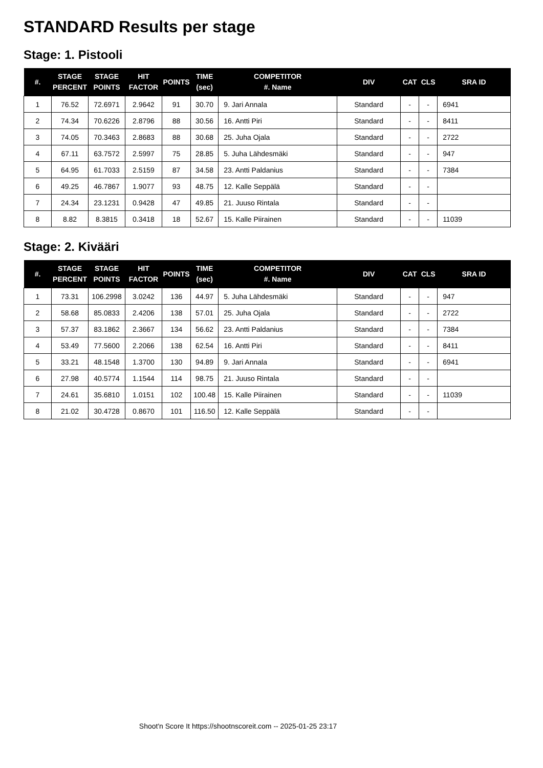STANDARD Results per stage
Stage: 1. Pistooli
| #. | STAGE PERCENT | STAGE POINTS | HIT FACTOR | POINTS | TIME (sec) | COMPETITOR #. Name | DIV | CAT | CLS | SRA ID |
| --- | --- | --- | --- | --- | --- | --- | --- | --- | --- | --- |
| 1 | 76.52 | 72.6971 | 2.9642 | 91 | 30.70 | 9. Jari Annala | Standard | - | - | 6941 |
| 2 | 74.34 | 70.6226 | 2.8796 | 88 | 30.56 | 16. Antti Piri | Standard | - | - | 8411 |
| 3 | 74.05 | 70.3463 | 2.8683 | 88 | 30.68 | 25. Juha Ojala | Standard | - | - | 2722 |
| 4 | 67.11 | 63.7572 | 2.5997 | 75 | 28.85 | 5. Juha Lähdesmäki | Standard | - | - | 947 |
| 5 | 64.95 | 61.7033 | 2.5159 | 87 | 34.58 | 23. Antti Paldanius | Standard | - | - | 7384 |
| 6 | 49.25 | 46.7867 | 1.9077 | 93 | 48.75 | 12. Kalle Seppälä | Standard | - | - | |
| 7 | 24.34 | 23.1231 | 0.9428 | 47 | 49.85 | 21. Juuso Rintala | Standard | - | - | |
| 8 | 8.82 | 8.3815 | 0.3418 | 18 | 52.67 | 15. Kalle Piirainen | Standard | - | - | 11039 |
Stage: 2. Kivääri
| #. | STAGE PERCENT | STAGE POINTS | HIT FACTOR | POINTS | TIME (sec) | COMPETITOR #. Name | DIV | CAT | CLS | SRA ID |
| --- | --- | --- | --- | --- | --- | --- | --- | --- | --- | --- |
| 1 | 73.31 | 106.2998 | 3.0242 | 136 | 44.97 | 5. Juha Lähdesmäki | Standard | - | - | 947 |
| 2 | 58.68 | 85.0833 | 2.4206 | 138 | 57.01 | 25. Juha Ojala | Standard | - | - | 2722 |
| 3 | 57.37 | 83.1862 | 2.3667 | 134 | 56.62 | 23. Antti Paldanius | Standard | - | - | 7384 |
| 4 | 53.49 | 77.5600 | 2.2066 | 138 | 62.54 | 16. Antti Piri | Standard | - | - | 8411 |
| 5 | 33.21 | 48.1548 | 1.3700 | 130 | 94.89 | 9. Jari Annala | Standard | - | - | 6941 |
| 6 | 27.98 | 40.5774 | 1.1544 | 114 | 98.75 | 21. Juuso Rintala | Standard | - | - | |
| 7 | 24.61 | 35.6810 | 1.0151 | 102 | 100.48 | 15. Kalle Piirainen | Standard | - | - | 11039 |
| 8 | 21.02 | 30.4728 | 0.8670 | 101 | 116.50 | 12. Kalle Seppälä | Standard | - | - | |
Shoot'n Score It https://shootnscoreit.com -- 2025-01-25 23:17